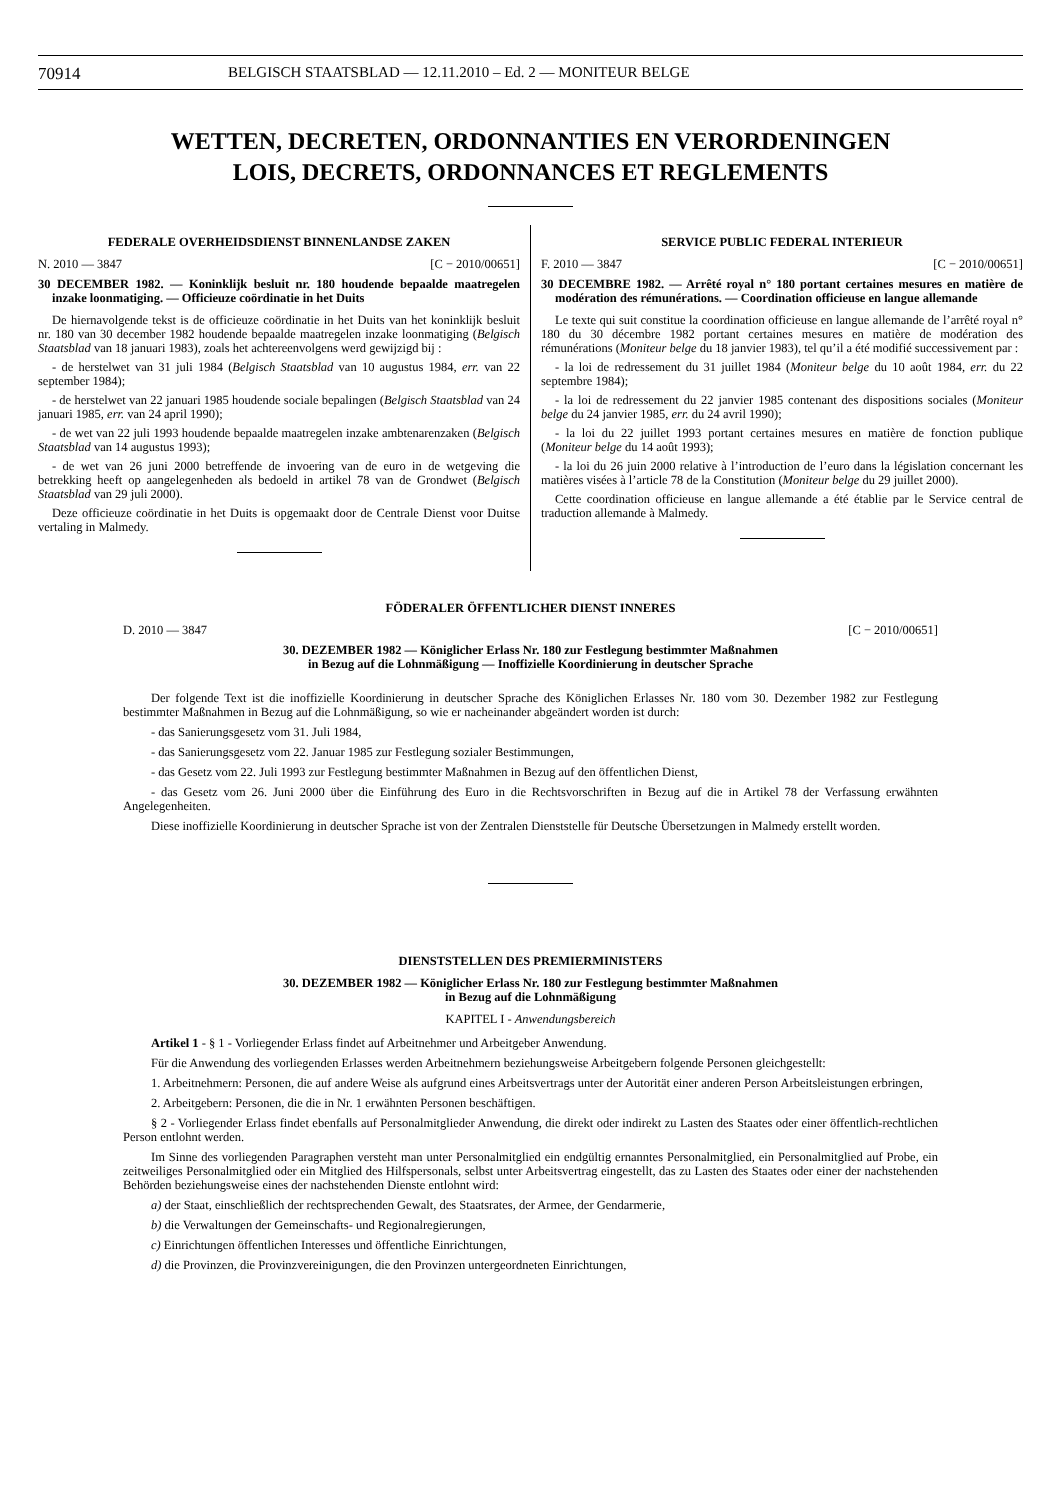70914 BELGISCH STAATSBLAD — 12.11.2010 – Ed. 2 — MONITEUR BELGE
WETTEN, DECRETEN, ORDONNANTIES EN VERORDENINGEN
LOIS, DECRETS, ORDONNANCES ET REGLEMENTS
FEDERALE OVERHEIDSDIENST BINNENLANDSE ZAKEN
N. 2010 — 3847 [C − 2010/00651]
30 DECEMBER 1982. — Koninklijk besluit nr. 180 houdende bepaalde maatregelen inzake loonmatiging. — Officieuze coördinatie in het Duits
De hiernavolgende tekst is de officieuze coördinatie in het Duits van het koninklijk besluit nr. 180 van 30 december 1982 houdende bepaalde maatregelen inzake loonmatiging (Belgisch Staatsblad van 18 januari 1983), zoals het achtereenvolgens werd gewijzigd bij :
- de herstelwet van 31 juli 1984 (Belgisch Staatsblad van 10 augustus 1984, err. van 22 september 1984);
- de herstelwet van 22 januari 1985 houdende sociale bepalingen (Belgisch Staatsblad van 24 januari 1985, err. van 24 april 1990);
- de wet van 22 juli 1993 houdende bepaalde maatregelen inzake ambtenarenzaken (Belgisch Staatsblad van 14 augustus 1993);
- de wet van 26 juni 2000 betreffende de invoering van de euro in de wetgeving die betrekking heeft op aangelegenheden als bedoeld in artikel 78 van de Grondwet (Belgisch Staatsblad van 29 juli 2000).
Deze officieuze coördinatie in het Duits is opgemaakt door de Centrale Dienst voor Duitse vertaling in Malmedy.
SERVICE PUBLIC FEDERAL INTERIEUR
F. 2010 — 3847 [C − 2010/00651]
30 DECEMBRE 1982. — Arrêté royal n° 180 portant certaines mesures en matière de modération des rémunérations. — Coordination officieuse en langue allemande
Le texte qui suit constitue la coordination officieuse en langue allemande de l’arrêté royal n° 180 du 30 décembre 1982 portant certaines mesures en matière de modération des rémunérations (Moniteur belge du 18 janvier 1983), tel qu’il a été modifié successivement par :
- la loi de redressement du 31 juillet 1984 (Moniteur belge du 10 août 1984, err. du 22 septembre 1984);
- la loi de redressement du 22 janvier 1985 contenant des dispositions sociales (Moniteur belge du 24 janvier 1985, err. du 24 avril 1990);
- la loi du 22 juillet 1993 portant certaines mesures en matière de fonction publique (Moniteur belge du 14 août 1993);
- la loi du 26 juin 2000 relative à l’introduction de l’euro dans la législation concernant les matières visées à l’article 78 de la Constitution (Moniteur belge du 29 juillet 2000).
Cette coordination officieuse en langue allemande a été établie par le Service central de traduction allemande à Malmedy.
FÖDERALER ÖFFENTLICHER DIENST INNERES
D. 2010 — 3847 [C − 2010/00651]
30. DEZEMBER 1982 — Königlicher Erlass Nr. 180 zur Festlegung bestimmter Maßnahmen
in Bezug auf die Lohnmäßigung — Inoffizielle Koordinierung in deutscher Sprache
Der folgende Text ist die inoffizielle Koordinierung in deutscher Sprache des Königlichen Erlasses Nr. 180 vom 30. Dezember 1982 zur Festlegung bestimmter Maßnahmen in Bezug auf die Lohnmäßigung, so wie er nacheinander abgeändert worden ist durch:
- das Sanierungsgesetz vom 31. Juli 1984,
- das Sanierungsgesetz vom 22. Januar 1985 zur Festlegung sozialer Bestimmungen,
- das Gesetz vom 22. Juli 1993 zur Festlegung bestimmter Maßnahmen in Bezug auf den öffentlichen Dienst,
- das Gesetz vom 26. Juni 2000 über die Einführung des Euro in die Rechtsvorschriften in Bezug auf die in Artikel 78 der Verfassung erwähnten Angelegenheiten.
Diese inoffizielle Koordinierung in deutscher Sprache ist von der Zentralen Dienststelle für Deutsche Übersetzungen in Malmedy erstellt worden.
DIENSTSTELLEN DES PREMIERMINISTERS
30. DEZEMBER 1982 — Königlicher Erlass Nr. 180 zur Festlegung bestimmter Maßnahmen
in Bezug auf die Lohnmäßigung
KAPITEL I - Anwendungsbereich
Artikel 1 - § 1 - Vorliegender Erlass findet auf Arbeitnehmer und Arbeitgeber Anwendung.
Für die Anwendung des vorliegenden Erlasses werden Arbeitnehmern beziehungsweise Arbeitgebern folgende Personen gleichgestellt:
1. Arbeitnehmern: Personen, die auf andere Weise als aufgrund eines Arbeitsvertrags unter der Autorität einer anderen Person Arbeitsleistungen erbringen,
2. Arbeitgebern: Personen, die die in Nr. 1 erwähnten Personen beschäftigen.
§ 2 - Vorliegender Erlass findet ebenfalls auf Personalmitglieder Anwendung, die direkt oder indirekt zu Lasten des Staates oder einer öffentlich-rechtlichen Person entlohnt werden.
Im Sinne des vorliegenden Paragraphen versteht man unter Personalmitglied ein endgültig ernanntes Personalmitglied, ein Personalmitglied auf Probe, ein zeitweiliges Personalmitglied oder ein Mitglied des Hilfspersonals, selbst unter Arbeitsvertrag eingestellt, das zu Lasten des Staates oder einer der nachstehenden Behörden beziehungsweise eines der nachstehenden Dienste entlohnt wird:
a) der Staat, einschließlich der rechtsprechenden Gewalt, des Staatsrates, der Armee, der Gendarmerie,
b) die Verwaltungen der Gemeinschafts- und Regionalregierungen,
c) Einrichtungen öffentlichen Interesses und öffentliche Einrichtungen,
d) die Provinzen, die Provinzvereinigungen, die den Provinzen untergeordneten Einrichtungen,